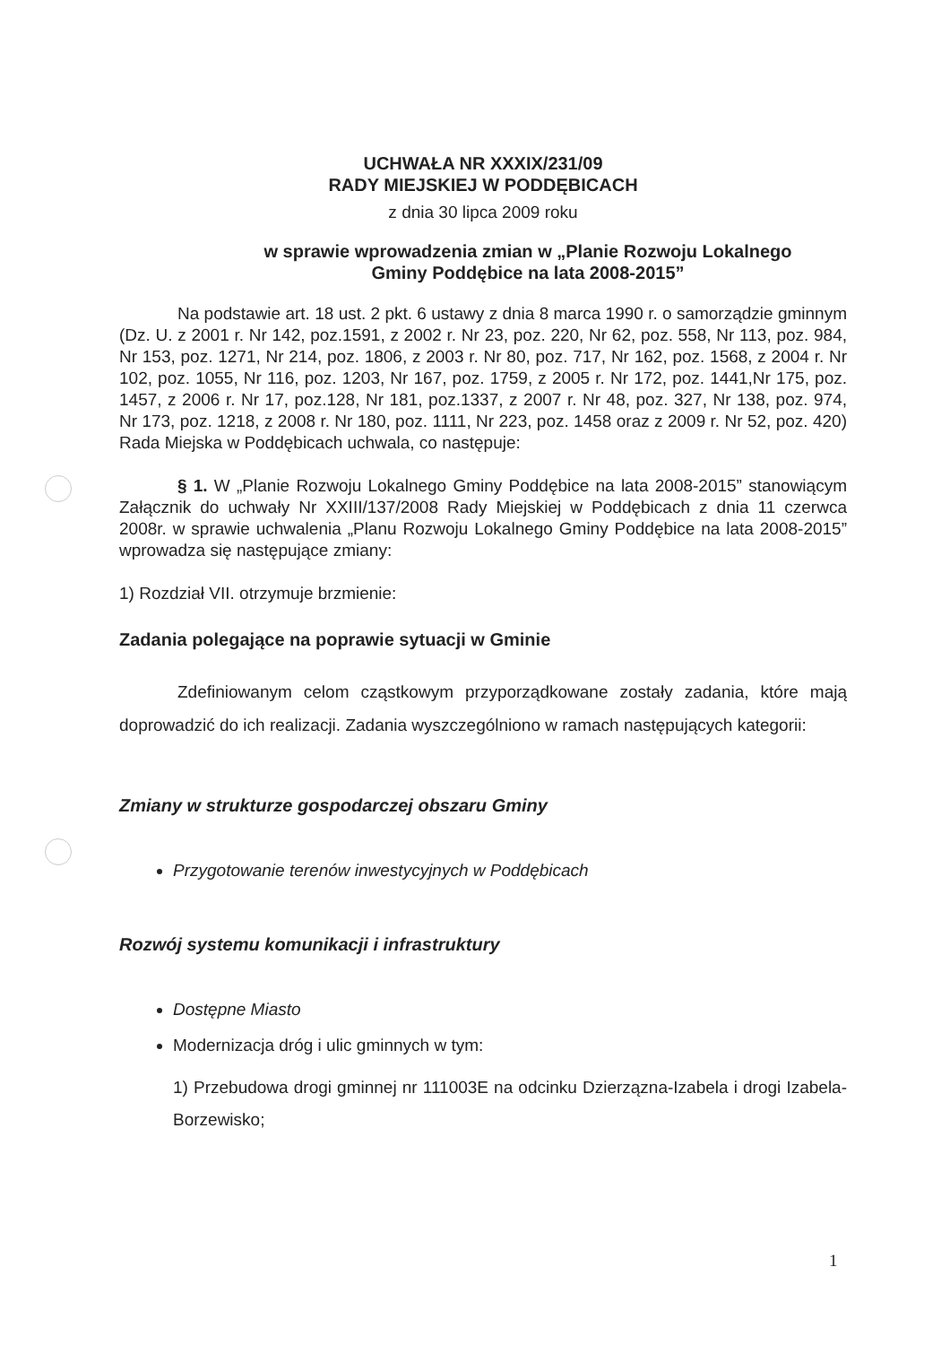UCHWAŁA NR XXXIX/231/09
RADY MIEJSKIEJ W PODDĘBICACH
z dnia 30 lipca 2009 roku
w sprawie wprowadzenia zmian w „Planie Rozwoju Lokalnego
Gminy Poddębice na lata 2008-2015”
Na podstawie art. 18 ust. 2 pkt. 6 ustawy z dnia 8 marca 1990 r. o samorządzie gminnym (Dz. U. z 2001 r. Nr 142, poz.1591, z 2002 r. Nr 23, poz. 220, Nr 62, poz. 558, Nr 113, poz. 984, Nr 153, poz. 1271, Nr 214, poz. 1806, z 2003 r. Nr 80, poz. 717, Nr 162, poz. 1568, z 2004 r. Nr 102, poz. 1055, Nr 116, poz. 1203, Nr 167, poz. 1759, z 2005 r. Nr 172, poz. 1441,Nr 175, poz. 1457, z 2006 r. Nr 17, poz.128, Nr 181, poz.1337, z 2007 r. Nr 48, poz. 327, Nr 138, poz. 974, Nr 173, poz. 1218, z 2008 r. Nr 180, poz. 1111, Nr 223, poz. 1458 oraz z 2009 r. Nr 52, poz. 420) Rada Miejska w Poddębicach uchwala, co następuje:
§ 1. W „Planie Rozwoju Lokalnego Gminy Poddębice na lata 2008-2015” stanowiącym Załącznik do uchwały Nr XXIII/137/2008 Rady Miejskiej w Poddębicach z dnia 11 czerwca 2008r. w sprawie uchwalenia „Planu Rozwoju Lokalnego Gminy Poddębice na lata 2008-2015” wprowadza się następujące zmiany:
1) Rozdział VII. otrzymuje brzmienie:
Zadania polegające na poprawie sytuacji w Gminie
Zdefiniowanym celom cząstkowym przyporządkowane zostały zadania, które mają doprowadzić do ich realizacji. Zadania wyszczególniono w ramach następujących kategorii:
Zmiany w strukturze gospodarczej obszaru Gminy
Przygotowanie terenów inwestycyjnych w Poddębicach
Rozwój systemu komunikacji i infrastruktury
Dostępne Miasto
Modernizacja dróg i ulic gminnych w tym:
1) Przebudowa drogi gminnej nr 111003E na odcinku Dzierząznа-Izabela i drogi Izabela-Borzewisko;
1